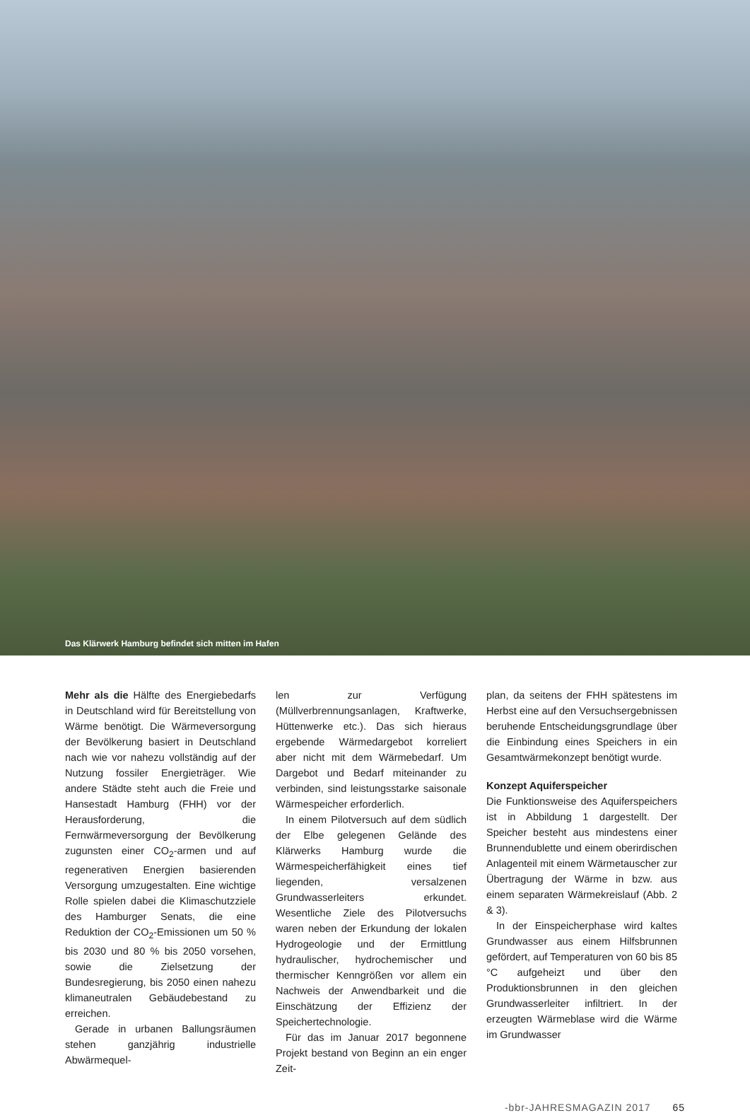Das Klärwerk Hamburg befindet sich mitten im Hafen
Mehr als die Hälfte des Energiebedarfs in Deutschland wird für Bereitstellung von Wärme benötigt. Die Wärmeversorgung der Bevölkerung basiert in Deutschland nach wie vor nahezu vollständig auf der Nutzung fossiler Energieträger. Wie andere Städte steht auch die Freie und Hansestadt Hamburg (FHH) vor der Herausforderung, die Fernwärmeversorgung der Bevölkerung zugunsten einer CO<sub>2</sub>-armen und auf regenerativen Energien basierenden Versorgung umzugestalten. Eine wichtige Rolle spielen dabei die Klimaschutzziele des Hamburger Senats, die eine Reduktion der CO<sub>2</sub>-Emissionen um 50 % bis 2030 und 80 % bis 2050 vorsehen, sowie die Zielsetzung der Bundesregierung, bis 2050 einen nahezu klimaneutralen Gebäudebestand zu erreichen.
Gerade in urbanen Ballungsräumen stehen ganzjährig industrielle Abwärmequel-
len zur Verfügung (Müllverbrennungsanlagen, Kraftwerke, Hüttenwerke etc.). Das sich hieraus ergebende Wärmedargebot korreliert aber nicht mit dem Wärmebedarf. Um Dargebot und Bedarf miteinander zu verbinden, sind leistungsstarke saisonale Wärmespeicher erforderlich.
In einem Pilotversuch auf dem südlich der Elbe gelegenen Gelände des Klärwerks Hamburg wurde die Wärmespeicherfähigkeit eines tief liegenden, versalzenen Grundwasserleiters erkundet. Wesentliche Ziele des Pilotversuchs waren neben der Erkundung der lokalen Hydrogeologie und der Ermittlung hydraulischer, hydrochemischer und thermischer Kenngrößen vor allem ein Nachweis der Anwendbarkeit und die Einschätzung der Effizienz der Speichertechnologie.
Für das im Januar 2017 begonnene Projekt bestand von Beginn an ein enger Zeit-
plan, da seitens der FHH spätestens im Herbst eine auf den Versuchsergebnissen beruhende Entscheidungsgrundlage über die Einbindung eines Speichers in ein Gesamtwärmekonzept benötigt wurde.
Konzept Aquiferspeicher
Die Funktionsweise des Aquiferspeichers ist in Abbildung 1 dargestellt. Der Speicher besteht aus mindestens einer Brunnendublette und einem oberirdischen Anlagenteil mit einem Wärmetauscher zur Übertragung der Wärme in bzw. aus einem separaten Wärmekreislauf (Abb. 2 & 3).
In der Einspeicherphase wird kaltes Grundwasser aus einem Hilfsbrunnen gefördert, auf Temperaturen von 60 bis 85 °C aufgeheizt und über den Produktionsbrunnen in den gleichen Grundwasserleiter infiltriert. In der erzeugten Wärmeblase wird die Wärme im Grundwasser
-bbr-JAHRESMAGAZIN 2017 65